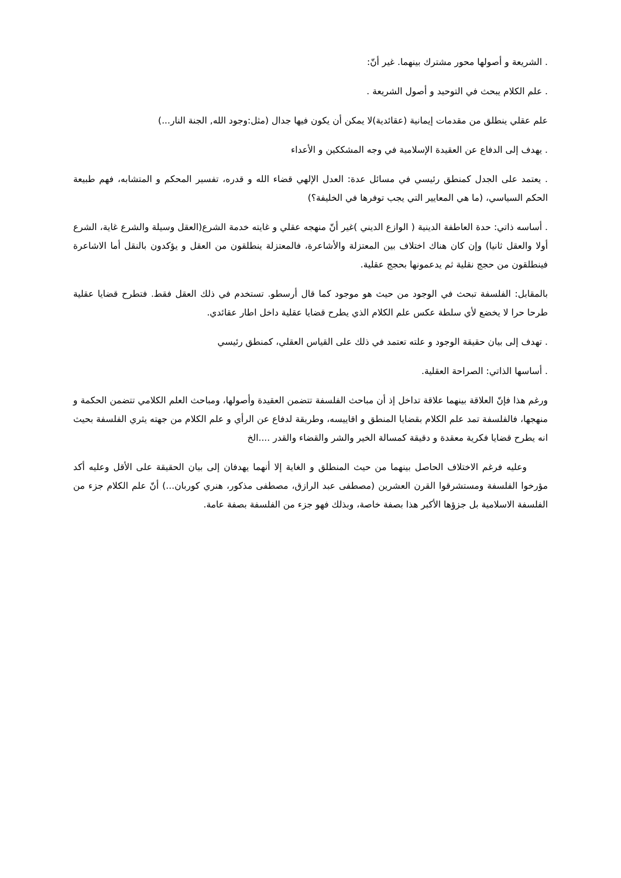. الشريعة و أصولها محور مشترك بينهما. غير أنّ:
. علم الكلام يبحث في التوحيد و أصول الشريعة .
علم عقلي ينطلق من مقدمات إيمانية (عقائدية)لا يمكن أن يكون فيها جدال (مثل:وجود الله, الجنة النار...)
. يهدف إلى الدفاع عن العقيدة الإسلامية في وجه المشككين و الأعداء
. يعتمد على الجدل كمنطق رئيسي في مسائل عدة: العدل الإلهي قضاء الله و قدره، تفسير المحكم و المتشابه، فهم طبيعة الحكم السياسي، (ما هي المعايير التي يجب توفرها في الخليفة؟)
. أساسه ذاتي: حدة العاطفة الدينية ( الوازع الديني )غير أنّ منهجه عقلي و غايته خدمة الشرع(العقل وسيلة والشرع غاية، الشرع أولا والعقل ثانيا) وإن كان هناك اختلاف بين المعتزلة والأشاعرة، فالمعتزلة ينطلقون من العقل و يؤكدون بالنقل أما الاشاعرة فينطلقون من حجج نقلية ثم يدعمونها بحجج عقلية.
بالمقابل: الفلسفة تبحث في الوجود من حيث هو موجود كما قال أرسطو. تستخدم في ذلك العقل فقط. فتطرح قضايا عقلية طرحا حرا لا يخضع لأي سلطة عكس علم الكلام الذي يطرح قضايا عقلية داخل اطار عقائدي.
. تهدف إلى بيان حقيقة الوجود و علته تعتمد في ذلك على القياس العقلي، كمنطق رئيسي
. أساسها الذاتي: الصراحة العقلية.
ورغم هذا فإنّ العلاقة بينهما علاقة تداخل إذ أن مباحث الفلسفة تتضمن العقيدة وأصولها، ومباحث العلم الكلامي تتضمن الحكمة و منهجها، فالفلسفة تمد علم الكلام بقضايا المنطق و اقاييسه، وطريقة لدفاع عن الرأي و علم الكلام من جهته يثري الفلسفة بحيث انه يطرح قضايا فكرية معقدة و دقيقة كمسالة الخير والشر والقضاء والقدر ....الخ
وعليه فرغم الاختلاف الحاصل بينهما من حيث المنطلق و الغاية إلا أنهما يهدفان إلى بيان الحقيقة على الأقل وعليه أكد مؤرخوا الفلسفة ومستشرقوا القرن العشرين (مصطفى عبد الرازق، مصطفى مذكور، هنري كوربان...) أنّ علم الكلام جزء من الفلسفة الاسلامية بل جزؤها الأكبر هذا بصفة خاصة، وبذلك فهو جزء من الفلسفة بصفة عامة.